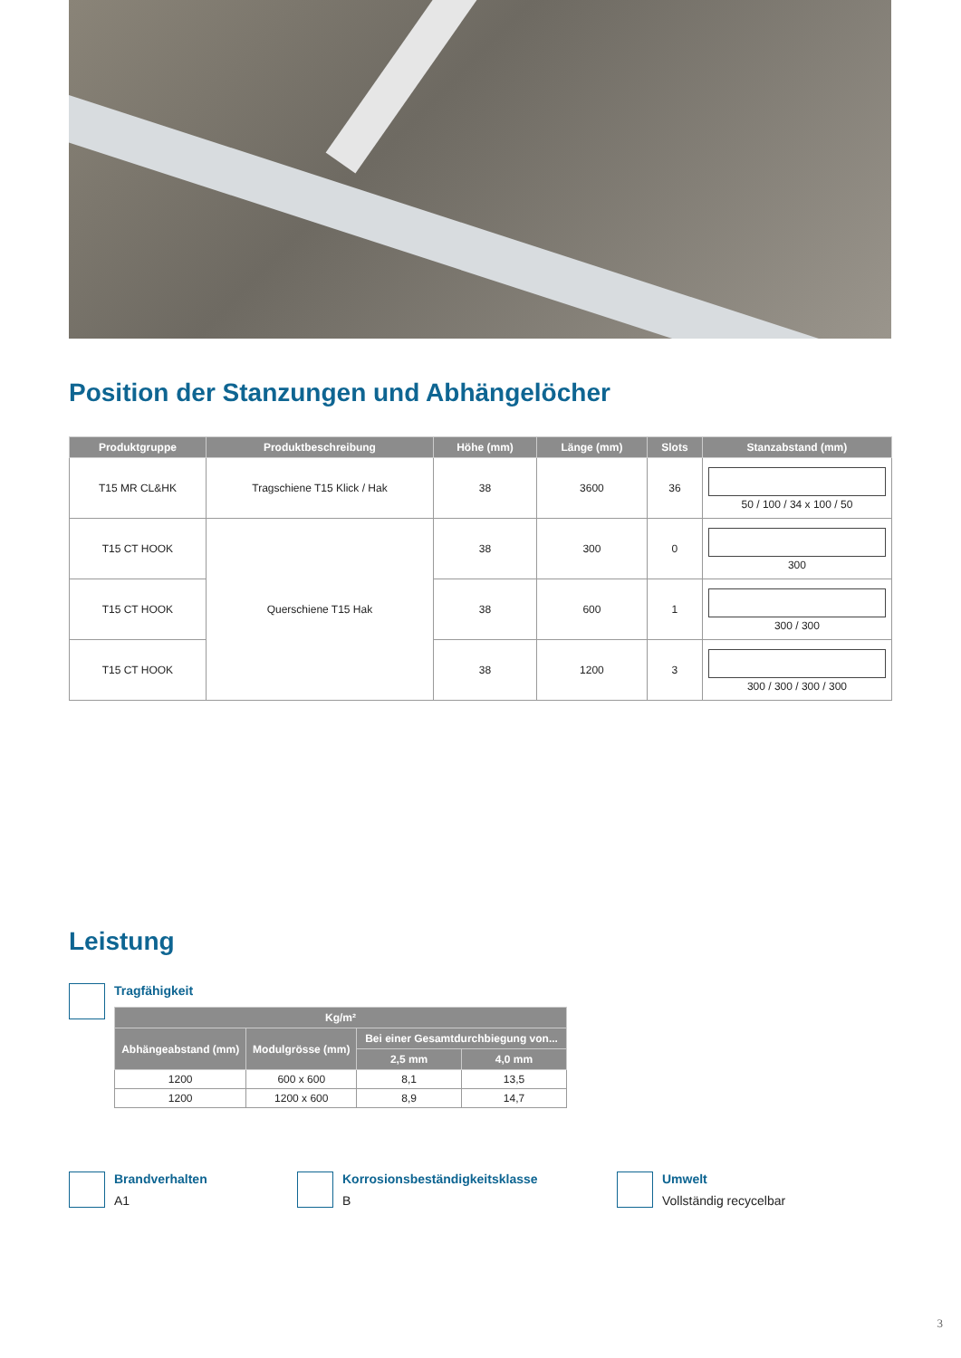Position der Stanzungen und Abhängelöcher
| Produktgruppe | Produktbeschreibung | Höhe (mm) | Länge (mm) | Slots | Stanzabstand (mm) |
| --- | --- | --- | --- | --- | --- |
| T15 MR CL&HK | Tragschiene T15 Klick / Hak | 38 | 3600 | 36 | 50 / 100 / 34 x 100 / 50 |
| T15 CT HOOK | Querschiene T15 Hak | 38 | 300 | 0 | 300 |
| T15 CT HOOK | | 38 | 600 | 1 | 300 / 300 |
| T15 CT HOOK | | 38 | 1200 | 3 | 300 / 300 / 300 / 300 |
Leistung
Tragfähigkeit
| Kg/m² | | | |
| --- | --- | --- | --- |
| Abhängeabstand (mm) | Modulgrösse (mm) | Bei einer Gesamtdurchbiegung von... | |
| | | 2,5 mm | 4,0 mm |
| 1200 | 600 x 600 | 8,1 | 13,5 |
| 1200 | 1200 x 600 | 8,9 | 14,7 |
Brandverhalten
A1
Korrosionsbeständigkeitsklasse
B
Umwelt
Vollständig recycelbar
3